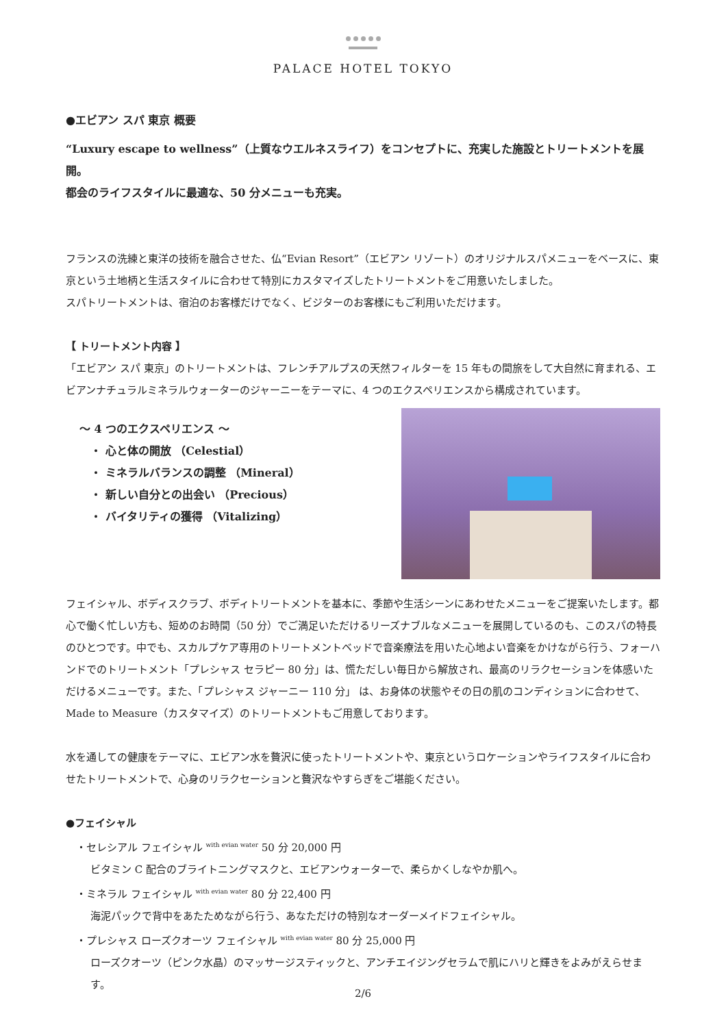PALACE HOTEL TOKYO
●エビアン スパ 東京 概要
“Luxury escape to wellness”（上質なウエルネスライフ）をコンセプトに、充実した施設とトリートメントを展開。
都会のライフスタイルに最適な、50 分メニューも充実。
フランスの洗練と東洋の技術を融合させた、仏“Evian Resort”（エビアン リゾート）のオリジナルスパメニューをベースに、東京という土地柄と生活スタイルに合わせて特別にカスタマイズしたトリートメントをご用意いたしました。
スパトリートメントは、宿泊のお客様だけでなく、ビジターのお客様にもご利用いただけます。
【 トリートメント内容 】
「エビアン スパ 東京」のトリートメントは、フレンチアルプスの天然フィルターを 15 年もの間旅をして大自然に育まれる、エビアンナチュラルミネラルウォーターのジャーニーをテーマに、4 つのエクスペリエンスから構成されています。
～ 4 つのエクスペリエンス ～
　・ 心と体の開放 （Celestial）
　・ ミネラルバランスの調整 （Mineral）
　・ 新しい自分との出会い （Precious）
　・ バイタリティの獲得 （Vitalizing）
フェイシャル、ボディスクラブ、ボディトリートメントを基本に、季節や生活シーンにあわせたメニューをご提案いたします。都心で働く忙しい方も、短めのお時間（50 分）でご満足いただけるリーズナブルなメニューを展開しているのも、このスパの特長のひとつです。中でも、スカルプケア専用のトリートメントベッドで音楽療法を用いた心地よい音楽をかけながら行う、フォーハンドでのトリートメント「プレシャス セラピー 80 分」は、慌ただしい毎日から解放され、最高のリラクセーションを体感いただけるメニューです。また、「プレシャス ジャーニー 110 分」 は、お身体の状態やその日の肌のコンディションに合わせて、Made to Measure（カスタマイズ）のトリートメントもご用意しております。
水を通しての健康をテーマに、エビアン水を贅沢に使ったトリートメントや、東京というロケーションやライフスタイルに合わせたトリートメントで、心身のリラクセーションと贅沢なやすらぎをご堪能ください。
●フェイシャル
　・セレシアル フェイシャル <sup>with evian water</sup> 50 分 20,000 円
ビタミン C 配合のブライトニングマスクと、エビアンウォーターで、柔らかくしなやか肌へ。
　・ミネラル フェイシャル <sup>with evian water</sup> 80 分 22,400 円
海泥パックで背中をあたためながら行う、あなただけの特別なオーダーメイドフェイシャル。
　・プレシャス ローズクオーツ フェイシャル <sup>with evian water</sup> 80 分 25,000 円
ローズクオーツ（ピンク水晶）のマッサージスティックと、アンチエイジングセラムで肌にハリと輝きをよみがえらせます。
2/6